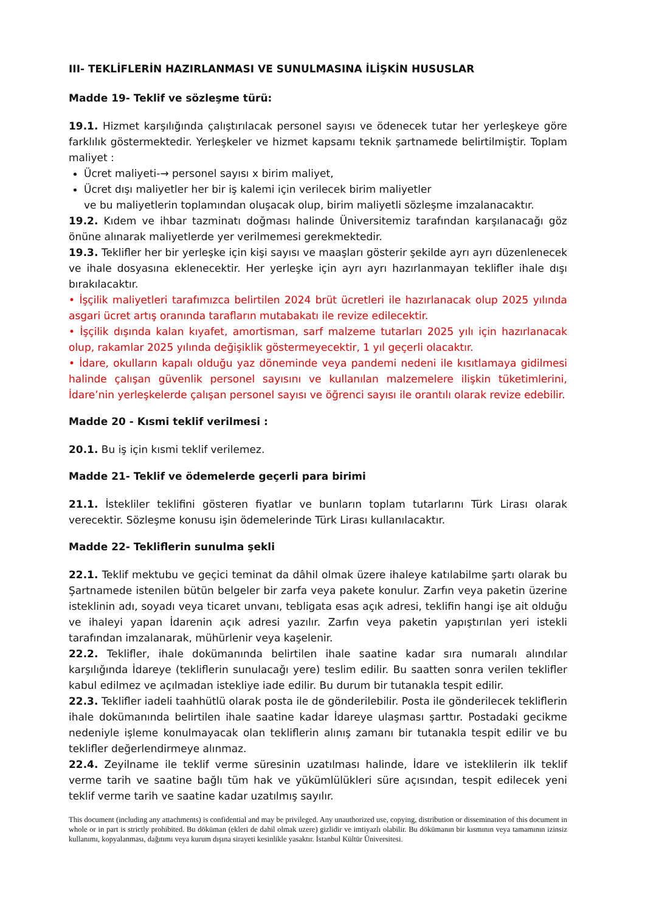III- TEKLİFLERİN HAZIRLANMASI VE SUNULMASINA İLİŞKİN HUSUSLAR
Madde 19- Teklif ve sözleşme türü:
19.1. Hizmet karşılığında çalıştırılacak personel sayısı ve ödenecek tutar her yerleşkeye göre farklılık göstermektedir. Yerleşkeler ve hizmet kapsamı teknik şartnamede belirtilmiştir. Toplam maliyet :
Ücret maliyeti-→ personel sayısı x birim maliyet,
Ücret dışı maliyetler her bir iş kalemi için verilecek birim maliyetler
ve bu maliyetlerin toplamından oluşacak olup, birim maliyetli sözleşme imzalanacaktır.
19.2. Kıdem ve ihbar tazminatı doğması halinde Üniversitemiz tarafından karşılanacağı göz önüne alınarak maliyetlerde yer verilmemesi gerekmektedir.
19.3. Teklifler her bir yerleşke için kişi sayısı ve maaşları gösterir şekilde ayrı ayrı düzenlenecek ve ihale dosyasına eklenecektir. Her yerleşke için ayrı ayrı hazırlanmayan teklifler ihale dışı bırakılacaktır.
• İşçilik maliyetleri tarafımızca belirtilen 2024 brüt ücretleri ile hazırlanacak olup 2025 yılında asgari ücret artış oranında tarafların mutabakatı ile revize edilecektir.
• İşçilik dışında kalan kıyafet, amortisman, sarf malzeme tutarları 2025 yılı için hazırlanacak olup, rakamlar 2025 yılında değişiklik göstermeyecektir, 1 yıl geçerli olacaktır.
• İdare, okulların kapalı olduğu yaz döneminde veya pandemi nedeni ile kısıtlamaya gidilmesi halinde çalışan güvenlik personel sayısını ve kullanılan malzemelere ilişkin tüketimlerini, İdare’nin yerleşkelerde çalışan personel sayısı ve öğrenci sayısı ile orantılı olarak revize edebilir.
Madde 20 - Kısmi teklif verilmesi :
20.1. Bu iş için kısmi teklif verilemez.
Madde 21- Teklif ve ödemelerde geçerli para birimi
21.1. İstekliler teklifini gösteren fiyatlar ve bunların toplam tutarlarını Türk Lirası olarak verecektir. Sözleşme konusu işin ödemelerinde Türk Lirası kullanılacaktır.
Madde 22- Tekliflerin sunulma şekli
22.1. Teklif mektubu ve geçici teminat da dâhil olmak üzere ihaleye katılabilme şartı olarak bu Şartnamede istenilen bütün belgeler bir zarfa veya pakete konulur. Zarfın veya paketin üzerine isteklinin adı, soyadı veya ticaret unvanı, tebligata esas açık adresi, teklifin hangi işe ait olduğu ve ihaleyi yapan İdarenin açık adresi yazılır. Zarfın veya paketin yapıştırılan yeri istekli tarafından imzalanarak, mühürlenir veya kaşelenir.
22.2. Teklifler, ihale dokümanında belirtilen ihale saatine kadar sıra numaralı alındılar karşılığında İdareye (tekliflerin sunulacağı yere) teslim edilir. Bu saatten sonra verilen teklifler kabul edilmez ve açılmadan istekliye iade edilir. Bu durum bir tutanakla tespit edilir.
22.3. Teklifler iadeli taahhütlü olarak posta ile de gönderilebilir. Posta ile gönderilecek tekliflerin ihale dokümanında belirtilen ihale saatine kadar İdareye ulaşması şarttır. Postadaki gecikme nedeniyle işleme konulmayacak olan tekliflerin alınış zamanı bir tutanakla tespit edilir ve bu teklifler değerlendirmeye alınmaz.
22.4. Zeyilname ile teklif verme süresinin uzatılması halinde, İdare ve isteklilerin ilk teklif verme tarih ve saatine bağlı tüm hak ve yükümlülükleri süre açısından, tespit edilecek yeni teklif verme tarih ve saatine kadar uzatılmış sayılır.
This document (including any attachments) is confidential and may be privileged. Any unauthorized use, copying, distribution or dissemination of this document in whole or in part is strictly prohibited. Bu döküman (ekleri de dahil olmak uzere) gizlidir ve imtiyazlı olabilir. Bu dökümanın bir kısmının veya tamamının izinsiz kullanımı, kopyalanması, dağıtımı veya kurum dışına sirayeti kesinlikle yasaktır. İstanbul Kültür Üniversitesi.